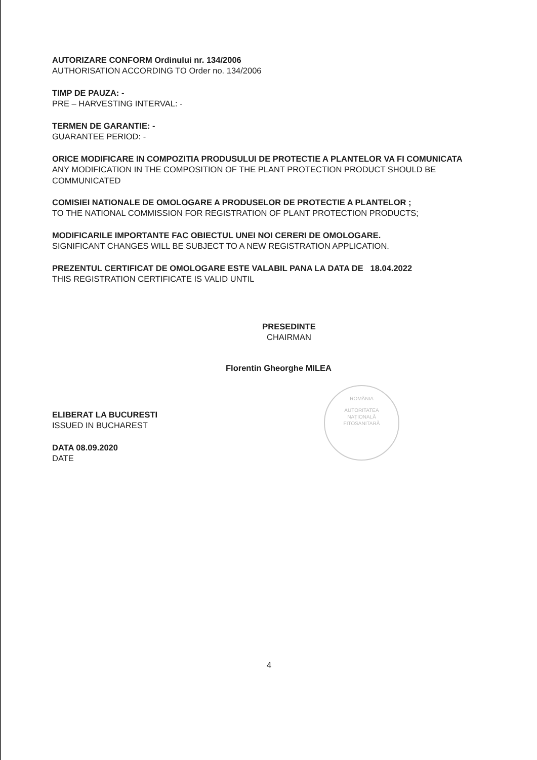ROMÂNIA
AUTORITATEA
NAȚIONALĂ
FITOSANITARĂ
AUTORIZARE CONFORM Ordinului nr. 134/2006
AUTHORISATION ACCORDING TO Order no. 134/2006
TIMP DE PAUZA: -
PRE – HARVESTING INTERVAL: -
TERMEN DE GARANTIE: -
GUARANTEE PERIOD: -
ORICE MODIFICARE IN COMPOZITIA PRODUSULUI DE PROTECTIE A PLANTELOR VA FI COMUNICATA
ANY MODIFICATION IN THE COMPOSITION OF THE PLANT PROTECTION PRODUCT SHOULD BE COMMUNICATED
COMISIEI NATIONALE DE OMOLOGARE A PRODUSELOR DE PROTECTIE A PLANTELOR ;
TO THE NATIONAL COMMISSION FOR REGISTRATION OF PLANT PROTECTION PRODUCTS;
MODIFICARILE IMPORTANTE FAC OBIECTUL UNEI NOI CERERI DE OMOLOGARE.
SIGNIFICANT CHANGES WILL BE SUBJECT TO A NEW REGISTRATION APPLICATION.
PREZENTUL CERTIFICAT DE OMOLOGARE ESTE VALABIL PANA LA DATA DE 18.04.2022
THIS REGISTRATION CERTIFICATE IS VALID UNTIL
PRESEDINTE
CHAIRMAN
Florentin Gheorghe MILEA
ELIBERAT LA BUCURESTI
ISSUED IN BUCHAREST
DATA 08.09.2020
DATE
4